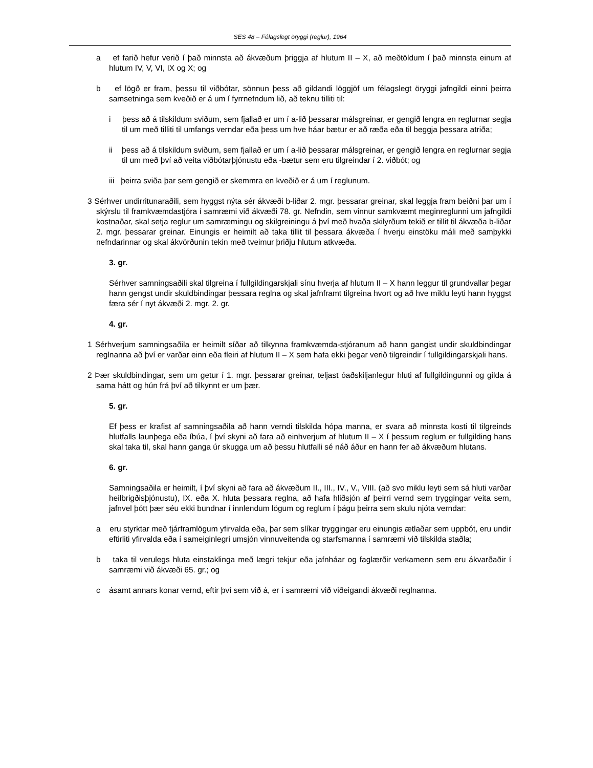SES 48 – Félagslegt öryggi (reglur), 1964
a ef farið hefur verið í það minnsta að ákvæðum þriggja af hlutum II – X, að meðtöldum í það minnsta einum af hlutum IV, V, VI, IX og X; og
b ef lögð er fram, þessu til viðbótar, sönnun þess að gildandi löggjöf um félagslegt öryggi jafngildi einni þeirra samsetninga sem kveðið er á um í fyrrnefndum lið, að teknu tilliti til:
i þess að á tilskildum sviðum, sem fjallað er um í a-lið þessarar málsgreinar, er gengið lengra en reglurnar segja til um með tilliti til umfangs verndar eða þess um hve háar bætur er að ræða eða til beggja þessara atriða;
ii þess að á tilskildum sviðum, sem fjallað er um í a-lið þessarar málsgreinar, er gengið lengra en reglurnar segja til um með því að veita viðbótarþjónustu eða -bætur sem eru tilgreindar í 2. viðbót; og
iii þeirra sviða þar sem gengið er skemmra en kveðið er á um í reglunum.
3 Sérhver undirritunaraðili, sem hyggst nýta sér ákvæði b-liðar 2. mgr. þessarar greinar, skal leggja fram beiðni þar um í skýrslu til framkvæmdastjóra í samræmi við ákvæði 78. gr. Nefndin, sem vinnur samkvæmt meginreglunni um jafngildi kostnaðar, skal setja reglur um samræmingu og skilgreiningu á því með hvaða skilyrðum tekið er tillit til ákvæða b-liðar 2. mgr. þessarar greinar. Einungis er heimilt að taka tillit til þessara ákvæða í hverju einstöku máli með samþykki nefndarinnar og skal ákvörðunin tekin með tveimur þriðju hlutum atkvæða.
3. gr.
Sérhver samningsaðili skal tilgreina í fullgildingarskjali sínu hverja af hlutum II – X hann leggur til grundvallar þegar hann gengst undir skuldbindingar þessara reglna og skal jafnframt tilgreina hvort og að hve miklu leyti hann hyggst færa sér í nyt ákvæði 2. mgr. 2. gr.
4. gr.
1 Sérhverjum samningsaðila er heimilt síðar að tilkynna framkvæmda-stjóranum að hann gangist undir skuldbindingar reglnanna að því er varðar einn eða fleiri af hlutum II – X sem hafa ekki þegar verið tilgreindir í fullgildingarskjali hans.
2 Þær skuldbindingar, sem um getur í 1. mgr. þessarar greinar, teljast óaðskiljanlegur hluti af fullgildingunni og gilda á sama hátt og hún frá því að tilkynnt er um þær.
5. gr.
Ef þess er krafist af samningsaðila að hann verndi tilskilda hópa manna, er svara að minnsta kosti til tilgreinds hlutfalls launþega eða íbúa, í því skyni að fara að einhverjum af hlutum II – X í þessum reglum er fullgilding hans skal taka til, skal hann ganga úr skugga um að þessu hlutfalli sé náð áður en hann fer að ákvæðum hlutans.
6. gr.
Samningsaðila er heimilt, í því skyni að fara að ákvæðum II., III., IV., V., VIII. (að svo miklu leyti sem sá hluti varðar heilbrigðisþjónustu), IX. eða X. hluta þessara reglna, að hafa hliðsjón af þeirri vernd sem tryggingar veita sem, jafnvel þótt þær séu ekki bundnar í innlendum lögum og reglum í þágu þeirra sem skulu njóta verndar:
a eru styrktar með fjárframlögum yfirvalda eða, þar sem slíkar tryggingar eru einungis ætlaðar sem uppbót, eru undir eftirliti yfirvalda eða í sameiginlegri umsjón vinnuveitenda og starfsmanna í samræmi við tilskilda staðla;
b taka til verulegs hluta einstaklinga með lægri tekjur eða jafnháar og faglærðir verkamenn sem eru ákvarðaðir í samræmi við ákvæði 65. gr.; og
c ásamt annars konar vernd, eftir því sem við á, er í samræmi við viðeigandi ákvæði reglnanna.